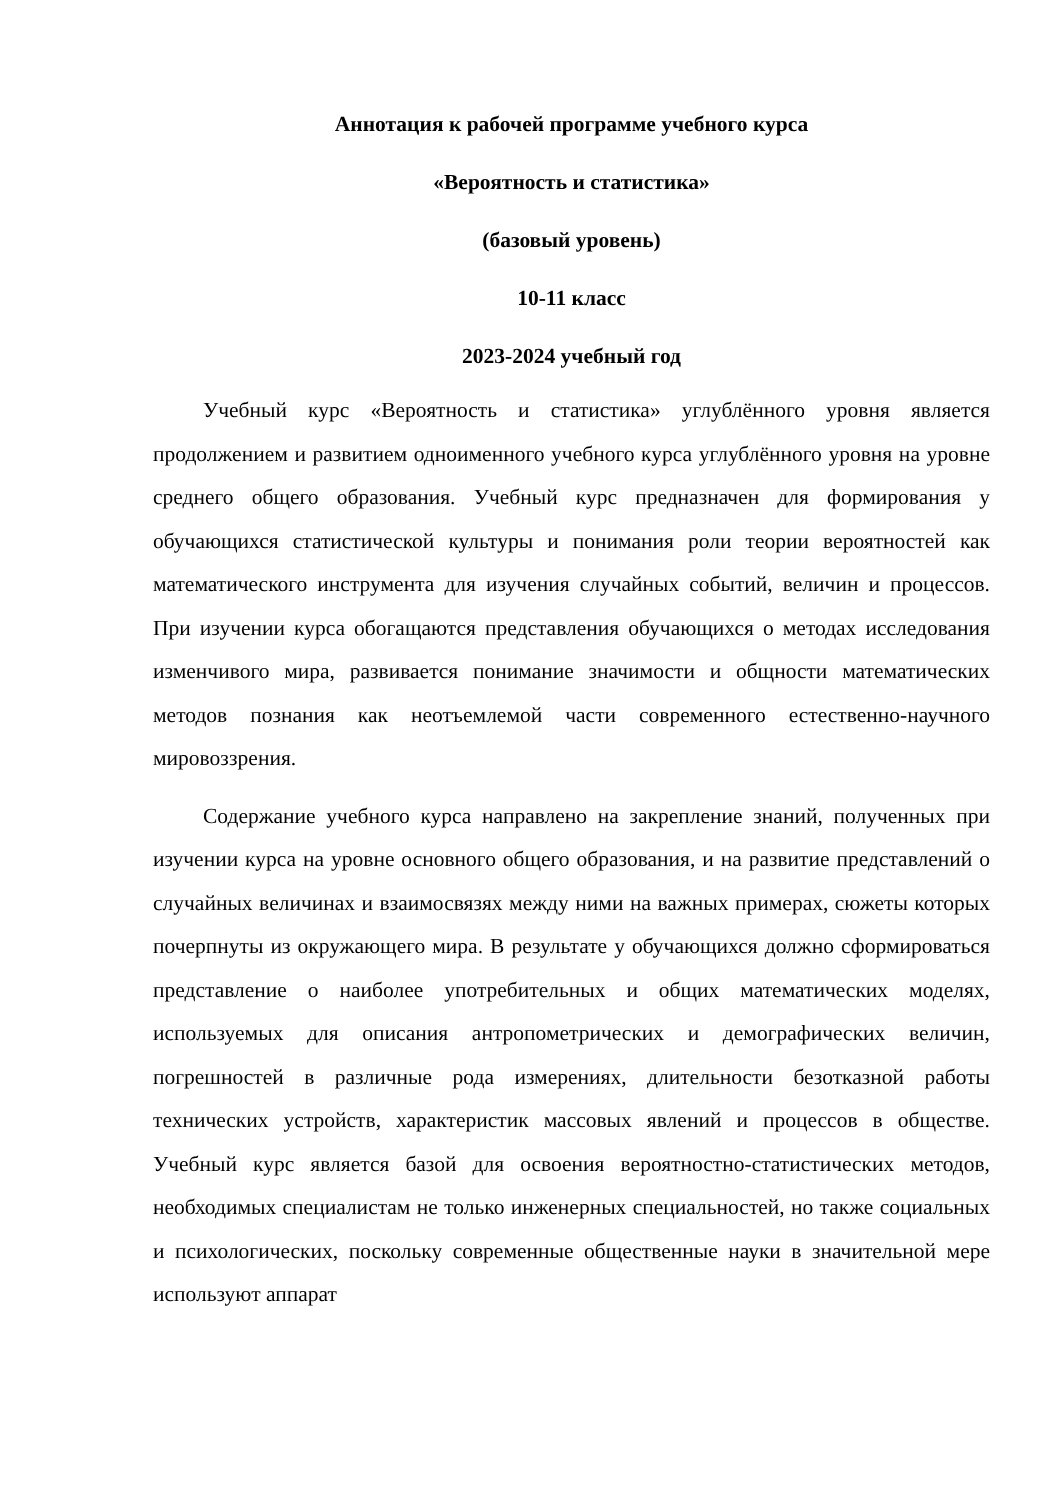Аннотация к рабочей программе учебного курса
«Вероятность и статистика»
(базовый уровень)
10-11 класс
2023-2024 учебный год
Учебный курс «Вероятность и статистика» углублённого уровня является продолжением и развитием одноименного учебного курса углублённого уровня на уровне среднего общего образования. Учебный курс предназначен для формирования у обучающихся статистической культуры и понимания роли теории вероятностей как математического инструмента для изучения случайных событий, величин и процессов. При изучении курса обогащаются представления обучающихся о методах исследования изменчивого мира, развивается понимание значимости и общности математических методов познания как неотъемлемой части современного естественно-научного мировоззрения.
Содержание учебного курса направлено на закрепление знаний, полученных при изучении курса на уровне основного общего образования, и на развитие представлений о случайных величинах и взаимосвязях между ними на важных примерах, сюжеты которых почерпнуты из окружающего мира. В результате у обучающихся должно сформироваться представление о наиболее употребительных и общих математических моделях, используемых для описания антропометрических и демографических величин, погрешностей в различные рода измерениях, длительности безотказной работы технических устройств, характеристик массовых явлений и процессов в обществе. Учебный курс является базой для освоения вероятностно-статистических методов, необходимых специалистам не только инженерных специальностей, но также социальных и психологических, поскольку современные общественные науки в значительной мере используют аппарат